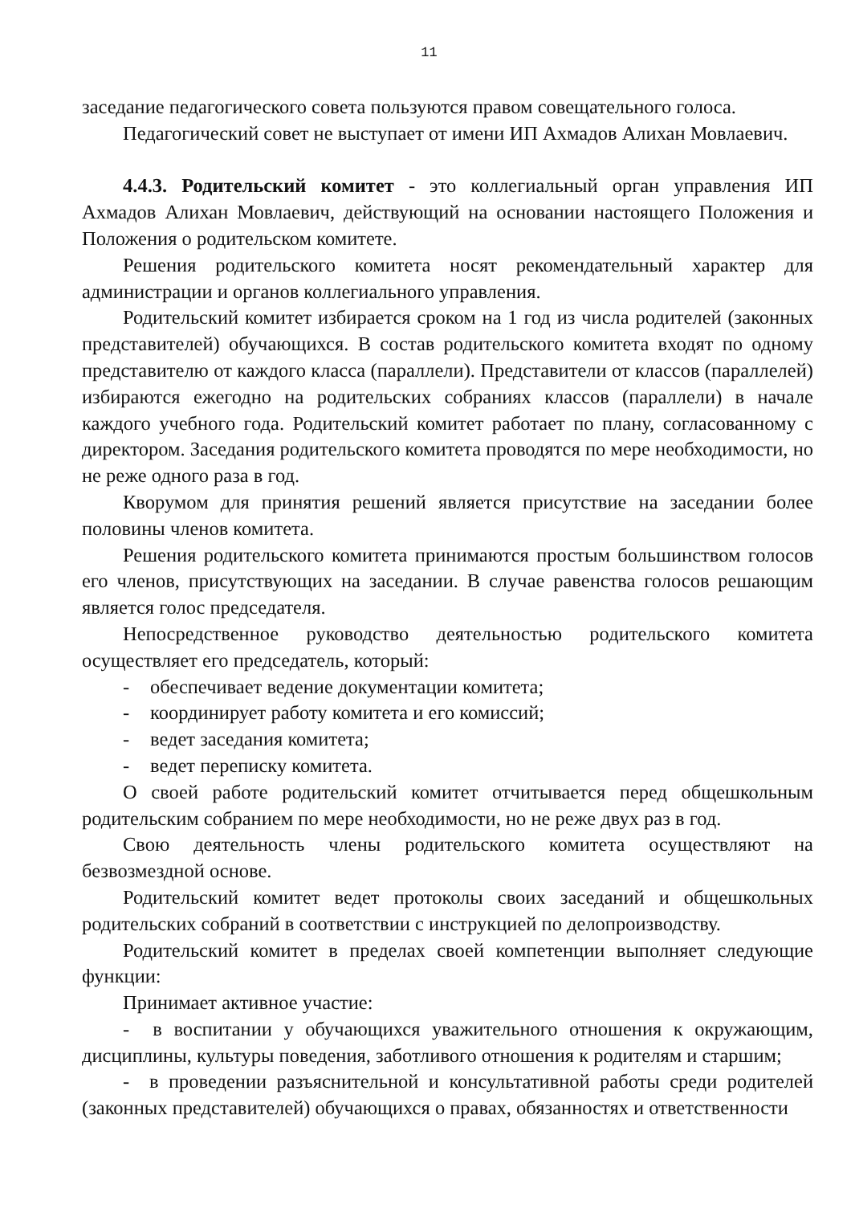11
заседание педагогического совета пользуются правом совещательного голоса.
Педагогический совет не выступает от имени ИП Ахмадов Алихан Мовлаевич.
4.4.3. Родительский комитет - это коллегиальный орган управления ИП Ахмадов Алихан Мовлаевич, действующий на основании настоящего Положения и Положения о родительском комитете.
Решения родительского комитета носят рекомендательный характер для администрации и органов коллегиального управления.
Родительский комитет избирается сроком на 1 год из числа родителей (законных представителей) обучающихся. В состав родительского комитета входят по одному представителю от каждого класса (параллели). Представители от классов (параллелей) избираются ежегодно на родительских собраниях классов (параллели) в начале каждого учебного года. Родительский комитет работает по плану, согласованному с директором. Заседания родительского комитета проводятся по мере необходимости, но не реже одного раза в год.
Кворумом для принятия решений является присутствие на заседании более половины членов комитета.
Решения родительского комитета принимаются простым большинством голосов его членов, присутствующих на заседании. В случае равенства голосов решающим является голос председателя.
Непосредственное руководство деятельностью родительского комитета осуществляет его председатель, который:
- обеспечивает ведение документации комитета;
- координирует работу комитета и его комиссий;
- ведет заседания комитета;
- ведет переписку комитета.
О своей работе родительский комитет отчитывается перед общешкольным родительским собранием по мере необходимости, но не реже двух раз в год.
Свою деятельность члены родительского комитета осуществляют на безвозмездной основе.
Родительский комитет ведет протоколы своих заседаний и общешкольных родительских собраний в соответствии с инструкцией по делопроизводству.
Родительский комитет в пределах своей компетенции выполняет следующие функции:
Принимает активное участие:
- в воспитании у обучающихся уважительного отношения к окружающим, дисциплины, культуры поведения, заботливого отношения к родителям и старшим;
- в проведении разъяснительной и консультативной работы среди родителей (законных представителей) обучающихся о правах, обязанностях и ответственности